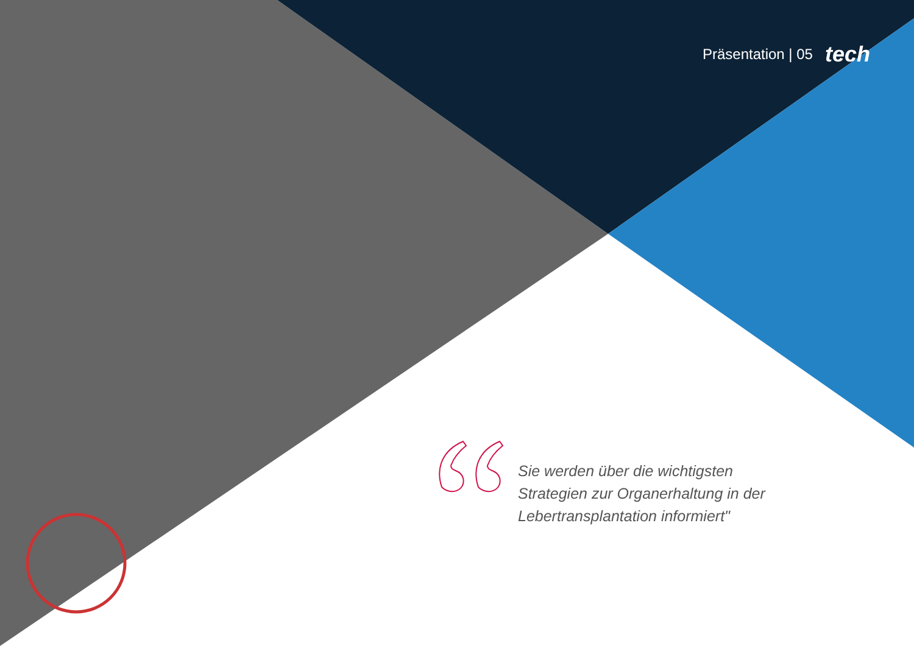Präsentation | 05 tech
Sie werden über die wichtigsten Strategien zur Organerhaltung in der Lebertransplantation informiert"